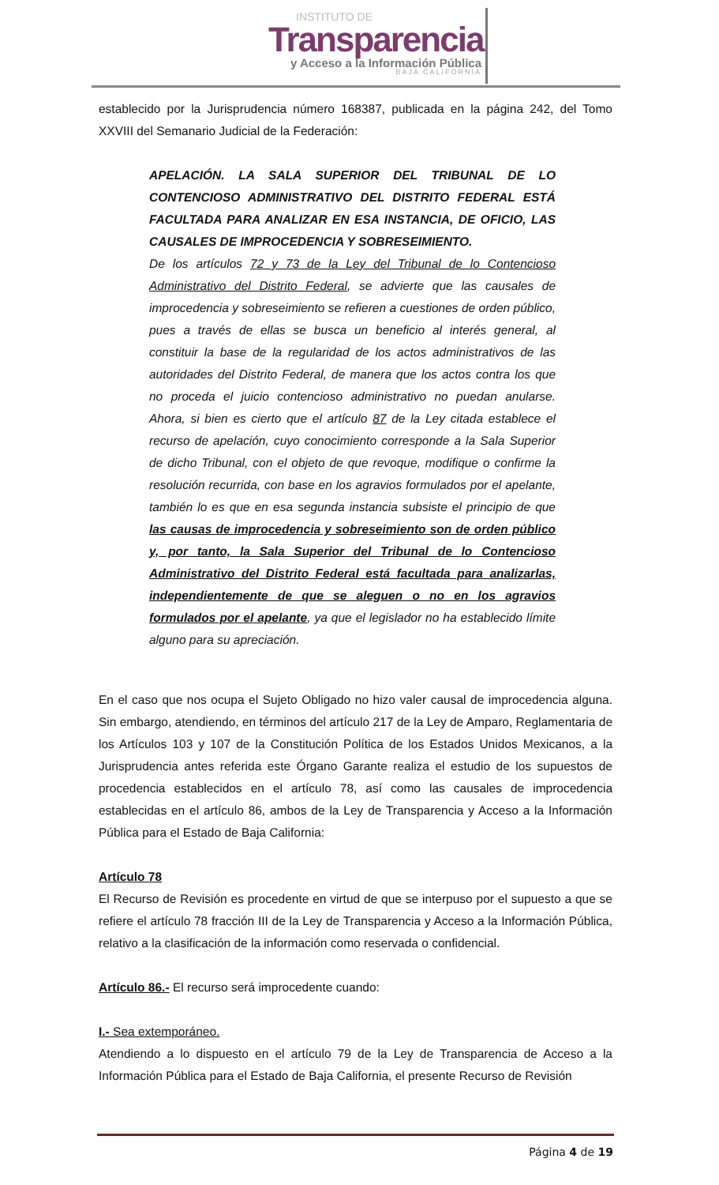INSTITUTO DE
Transparencia
y Acceso a la Información Pública
BAJA CALIFORNIA
establecido por la Jurisprudencia número 168387, publicada en la página 242, del Tomo XXVIII del Semanario Judicial de la Federación:
APELACIÓN. LA SALA SUPERIOR DEL TRIBUNAL DE LO CONTENCIOSO ADMINISTRATIVO DEL DISTRITO FEDERAL ESTÁ FACULTADA PARA ANALIZAR EN ESA INSTANCIA, DE OFICIO, LAS CAUSALES DE IMPROCEDENCIA Y SOBRESEIMIENTO.
De los artículos 72 y 73 de la Ley del Tribunal de lo Contencioso Administrativo del Distrito Federal, se advierte que las causales de improcedencia y sobreseimiento se refieren a cuestiones de orden público, pues a través de ellas se busca un beneficio al interés general, al constituir la base de la regularidad de los actos administrativos de las autoridades del Distrito Federal, de manera que los actos contra los que no proceda el juicio contencioso administrativo no puedan anularse. Ahora, si bien es cierto que el artículo 87 de la Ley citada establece el recurso de apelación, cuyo conocimiento corresponde a la Sala Superior de dicho Tribunal, con el objeto de que revoque, modifique o confirme la resolución recurrida, con base en los agravios formulados por el apelante, también lo es que en esa segunda instancia subsiste el principio de que las causas de improcedencia y sobreseimiento son de orden público y, por tanto, la Sala Superior del Tribunal de lo Contencioso Administrativo del Distrito Federal está facultada para analizarlas, independientemente de que se aleguen o no en los agravios formulados por el apelante, ya que el legislador no ha establecido límite alguno para su apreciación.
En el caso que nos ocupa el Sujeto Obligado no hizo valer causal de improcedencia alguna. Sin embargo, atendiendo, en términos del artículo 217 de la Ley de Amparo, Reglamentaria de los Artículos 103 y 107 de la Constitución Política de los Estados Unidos Mexicanos, a la Jurisprudencia antes referida este Órgano Garante realiza el estudio de los supuestos de procedencia establecidos en el artículo 78, así como las causales de improcedencia establecidas en el artículo 86, ambos de la Ley de Transparencia y Acceso a la Información Pública para el Estado de Baja California:
Artículo 78
El Recurso de Revisión es procedente en virtud de que se interpuso por el supuesto a que se refiere el artículo 78 fracción III de la Ley de Transparencia y Acceso a la Información Pública, relativo a la clasificación de la información como reservada o confidencial.
Artículo 86.- El recurso será improcedente cuando:
I.- Sea extemporáneo.
Atendiendo a lo dispuesto en el artículo 79 de la Ley de Transparencia de Acceso a la Información Pública para el Estado de Baja California, el presente Recurso de Revisión
Página 4 de 19